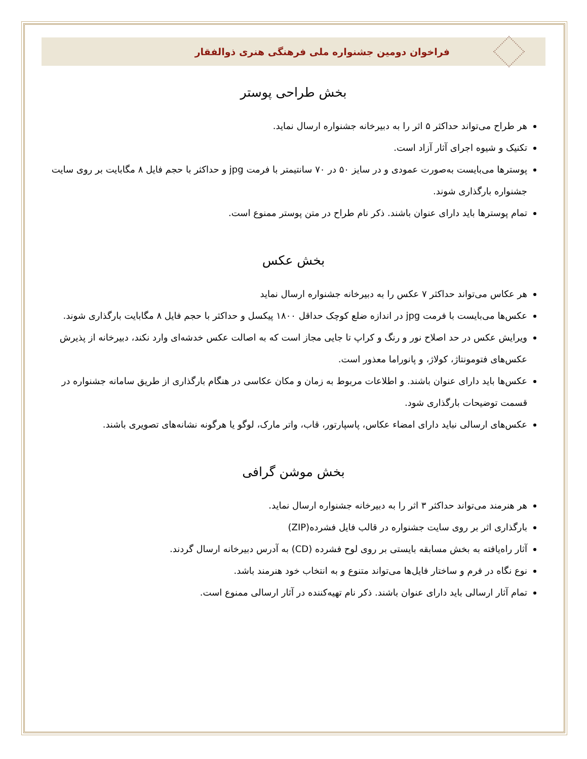فراخوان دومین جشنواره ملی فرهنگی هنری ذوالفقار
بخش طراحی پوستر
هر طراح می‌تواند حداکثر ۵ اثر را به دبیرخانه جشنواره ارسال نماید.
تکنیک و شیوه اجرای آثار آزاد است.
پوسترها می‌بایست به‌صورت عمودی و در سایز ۵۰ در ۷۰ سانتیمتر با فرمت jpg و حداکثر با حجم فایل ۸ مگابایت بر روی سایت جشنواره بارگذاری شوند.
تمام پوسترها باید دارای عنوان باشند. ذکر نام طراح در متن پوستر ممنوع است.
بخش عکس
هر عکاس می‌تواند حداکثر ۷ عکس را به دبیرخانه جشنواره ارسال نماید
عکس‌ها می‌بایست با فرمت jpg در اندازه ضلع کوچک حداقل ۱۸۰۰ پیکسل و حداکثر با حجم فایل ۸ مگابایت بارگذاری شوند.
ویرایش عکس در حد اصلاح نور و رنگ و کراپ تا جایی مجاز است که به اصالت عکس خدشه‌ای وارد نکند، دبیرخانه از پذیرش عکس‌های فتومونتاژ، کولاژ، و پانوراما معذور است.
عکس‌ها باید دارای عنوان باشند. و اطلاعات مربوط به زمان و مکان عکاسی در هنگام بارگذاری از طریق سامانه جشنواره در قسمت توضیحات بارگذاری شود.
عکس‌های ارسالی نباید دارای امضاء عکاس، پاسپارتور، قاب، واتر مارک، لوگو یا هرگونه نشانه‌های تصویری باشند.
بخش موشن گرافی
هر هنرمند می‌تواند حداکثر ۳ اثر را به دبیرخانه جشنواره ارسال نماید.
بارگذاری اثر بر روی سایت جشنواره در قالب فایل فشرده(ZIP)
آثار راه‌یافته به بخش مسابقه بایستی بر روی لوح فشرده (CD) به آدرس دبیرخانه ارسال گردند.
نوع نگاه در فرم و ساختار فایل‌ها می‌تواند متنوع و به انتخاب خود هنرمند باشد.
تمام آثار ارسالی باید دارای عنوان باشند. ذکر نام تهیه‌کننده در آثار ارسالی ممنوع است.